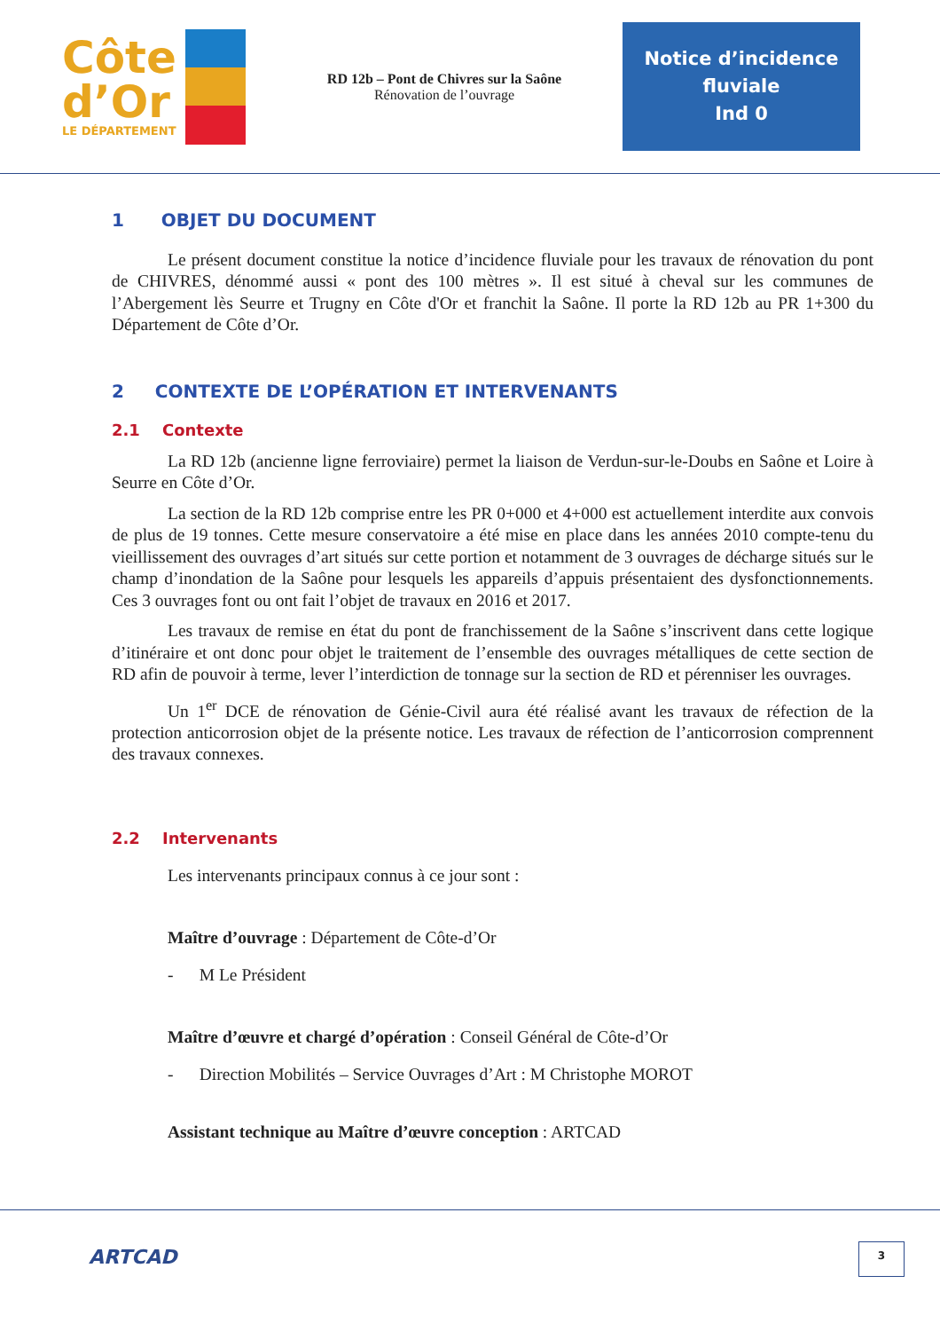Côte
d’Or
LE DÉPARTEMENT
RD 12b – Pont de Chivres sur la Saône
Rénovation de l’ouvrage
Notice d’incidence
fluviale
Ind 0
1 OBJET DU DOCUMENT
Le présent document constitue la notice d’incidence fluviale pour les travaux de rénovation du pont de CHIVRES, dénommé aussi « pont des 100 mètres ». Il est situé à cheval sur les communes de l’Abergement lès Seurre et Trugny en Côte d'Or et franchit la Saône. Il porte la RD 12b au PR 1+300 du Département de Côte d’Or.
2 CONTEXTE DE L’OPÉRATION ET INTERVENANTS
2.1 Contexte
La RD 12b (ancienne ligne ferroviaire) permet la liaison de Verdun-sur-le-Doubs en Saône et Loire à Seurre en Côte d’Or.
La section de la RD 12b comprise entre les PR 0+000 et 4+000 est actuellement interdite aux convois de plus de 19 tonnes. Cette mesure conservatoire a été mise en place dans les années 2010 compte-tenu du vieillissement des ouvrages d’art situés sur cette portion et notamment de 3 ouvrages de décharge situés sur le champ d’inondation de la Saône pour lesquels les appareils d’appuis présentaient des dysfonctionnements. Ces 3 ouvrages font ou ont fait l’objet de travaux en 2016 et 2017.
Les travaux de remise en état du pont de franchissement de la Saône s’inscrivent dans cette logique d’itinéraire et ont donc pour objet le traitement de l’ensemble des ouvrages métalliques de cette section de RD afin de pouvoir à terme, lever l’interdiction de tonnage sur la section de RD et pérenniser les ouvrages.
Un 1<sup>er</sup> DCE de rénovation de Génie-Civil aura été réalisé avant les travaux de réfection de la protection anticorrosion objet de la présente notice. Les travaux de réfection de l’anticorrosion comprennent des travaux connexes.
2.2 Intervenants
Les intervenants principaux connus à ce jour sont :
Maître d’ouvrage : Département de Côte-d’Or
- M Le Président
Maître d’œuvre et chargé d’opération : Conseil Général de Côte-d’Or
- Direction Mobilités – Service Ouvrages d’Art : M Christophe MOROT
Assistant technique au Maître d’œuvre conception : ARTCAD
ARTCAD 3